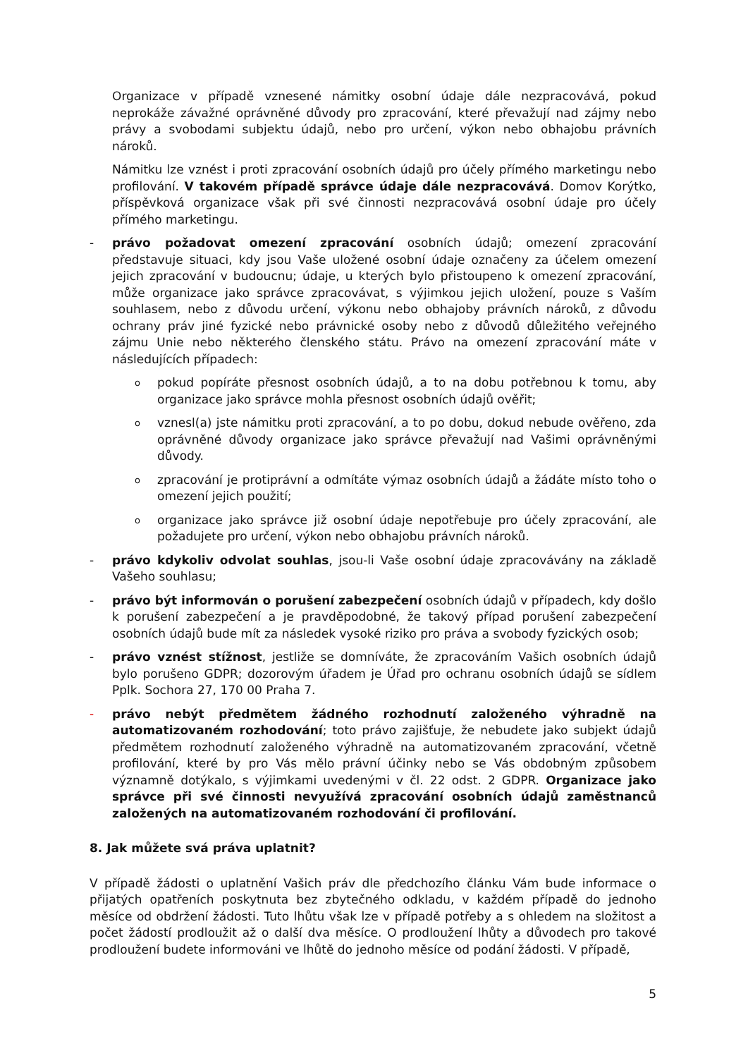Organizace v případě vznesené námitky osobní údaje dále nezpracovává, pokud neprokáže závažné oprávněné důvody pro zpracování, které převažují nad zájmy nebo právy a svobodami subjektu údajů, nebo pro určení, výkon nebo obhajobu právních nároků.
Námitku lze vznést i proti zpracování osobních údajů pro účely přímého marketingu nebo profilování. V takovém případě správce údaje dále nezpracovává. Domov Korýtko, příspěvková organizace však při své činnosti nezpracovává osobní údaje pro účely přímého marketingu.
- právo požadovat omezení zpracování osobních údajů; omezení zpracování představuje situaci, kdy jsou Vaše uložené osobní údaje označeny za účelem omezení jejich zpracování v budoucnu; údaje, u kterých bylo přistoupeno k omezení zpracování, může organizace jako správce zpracovávat, s výjimkou jejich uložení, pouze s Vaším souhlasem, nebo z důvodu určení, výkonu nebo obhajoby právních nároků, z důvodu ochrany práv jiné fyzické nebo právnické osoby nebo z důvodů důležitého veřejného zájmu Unie nebo některého členského státu. Právo na omezení zpracování máte v následujících případech:
opokud popíráte přesnost osobních údajů, a to na dobu potřebnou k tomu, aby organizace jako správce mohla přesnost osobních údajů ověřit;
ovznesl(a) jste námitku proti zpracování, a to po dobu, dokud nebude ověřeno, zda oprávněné důvody organizace jako správce převažují nad Vašimi oprávněnými důvody.
ozpracování je protiprávní a odmítáte výmaz osobních údajů a žádáte místo toho o omezení jejich použití;
oorganizace jako správce již osobní údaje nepotřebuje pro účely zpracování, ale požadujete pro určení, výkon nebo obhajobu právních nároků.
- právo kdykoliv odvolat souhlas, jsou-li Vaše osobní údaje zpracovávány na základě Vašeho souhlasu;
- právo být informován o porušení zabezpečení osobních údajů v případech, kdy došlo k porušení zabezpečení a je pravděpodobné, že takový případ porušení zabezpečení osobních údajů bude mít za následek vysoké riziko pro práva a svobody fyzických osob;
- právo vznést stížnost, jestliže se domníváte, že zpracováním Vašich osobních údajů bylo porušeno GDPR; dozorovým úřadem je Úřad pro ochranu osobních údajů se sídlem Pplk. Sochora 27, 170 00 Praha 7.
- právo nebýt předmětem žádného rozhodnutí založeného výhradně na automatizovaném rozhodování; toto právo zajišťuje, že nebudete jako subjekt údajů předmětem rozhodnutí založeného výhradně na automatizovaném zpracování, včetně profilování, které by pro Vás mělo právní účinky nebo se Vás obdobným způsobem významně dotýkalo, s výjimkami uvedenými v čl. 22 odst. 2 GDPR. Organizace jako správce při své činnosti nevyužívá zpracování osobních údajů zaměstnanců založených na automatizovaném rozhodování či profilování.
8. Jak můžete svá práva uplatnit?
V případě žádosti o uplatnění Vašich práv dle předchozího článku Vám bude informace o přijatých opatřeních poskytnuta bez zbytečného odkladu, v každém případě do jednoho měsíce od obdržení žádosti. Tuto lhůtu však lze v případě potřeby a s ohledem na složitost a počet žádostí prodloužit až o další dva měsíce. O prodloužení lhůty a důvodech pro takové prodloužení budete informováni ve lhůtě do jednoho měsíce od podání žádosti. V případě,
5